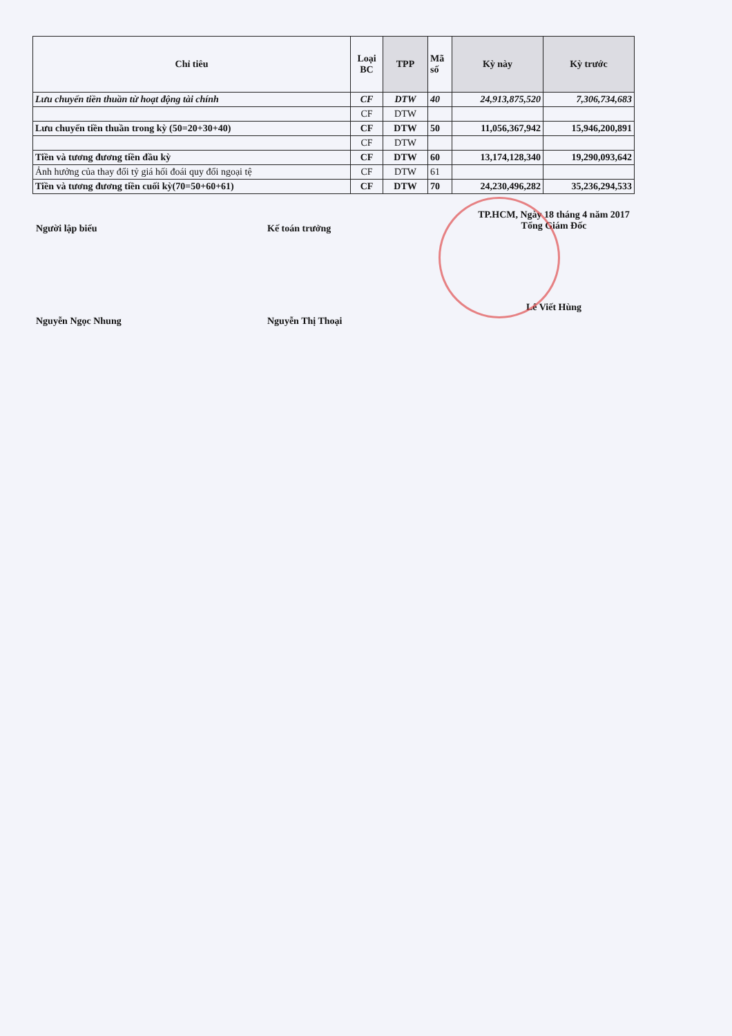| Chỉ tiêu | Loại BC | TPP | Mã số | Kỳ này | Kỳ trước |
| --- | --- | --- | --- | --- | --- |
| Lưu chuyển tiền thuần từ hoạt động tài chính | CF | DTW | 40 | 24,913,875,520 | 7,306,734,683 |
| | CF | DTW | | | |
| Lưu chuyển tiền thuần trong kỳ (50=20+30+40) | CF | DTW | 50 | 11,056,367,942 | 15,946,200,891 |
| | CF | DTW | | | |
| Tiền và tương đương tiền đầu kỳ | CF | DTW | 60 | 13,174,128,340 | 19,290,093,642 |
| Ảnh hưởng của thay đổi tỷ giá hối đoái quy đổi ngoại tệ | CF | DTW | 61 | | |
| Tiền và tương đương tiền cuối kỳ(70=50+60+61) | CF | DTW | 70 | 24,230,496,282 | 35,236,294,533 |
Người lập biểu
Nguyễn Ngọc Nhung
Kế toán trưởng
Nguyễn Thị Thoại
TP.HCM, Ngày 18 tháng 4 năm 2017
Tổng Giám Đốc
Lê Viết Hùng